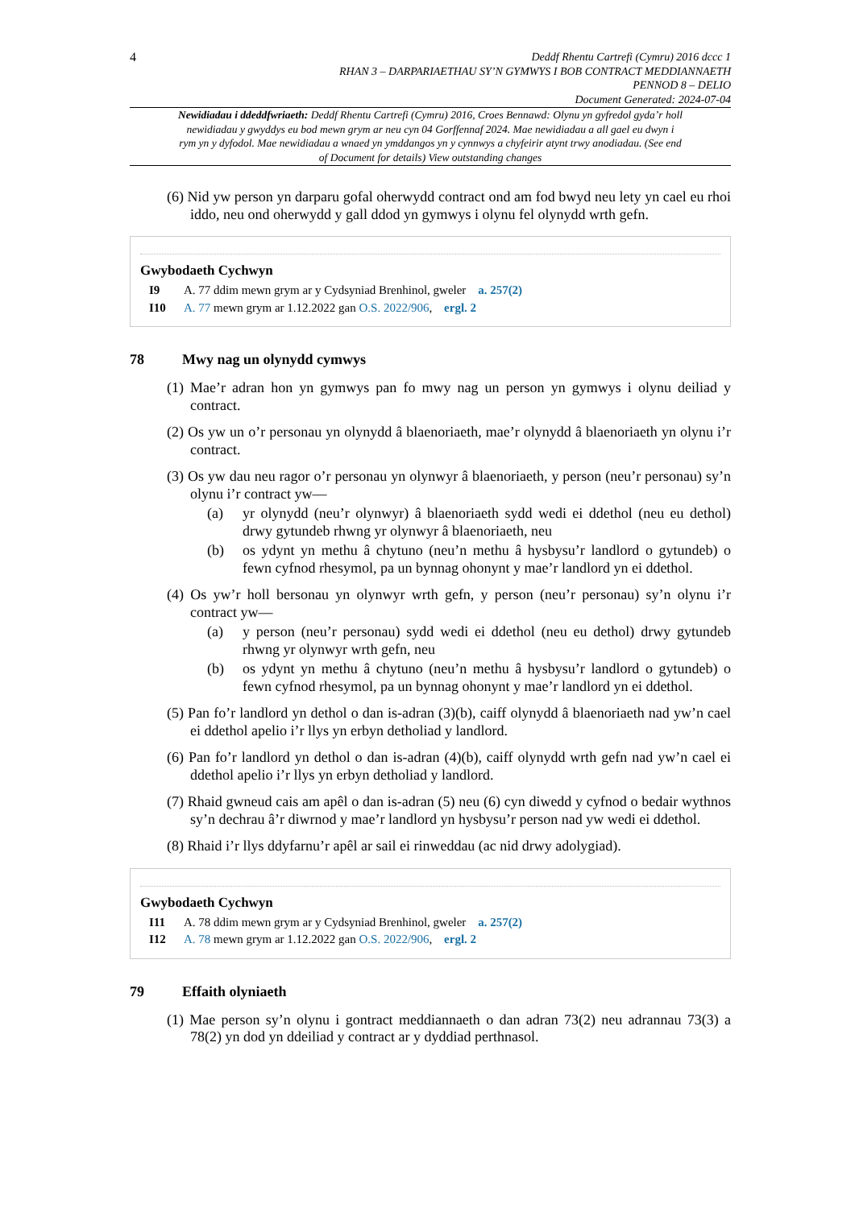4
Deddf Rhentu Cartrefi (Cymru) 2016 dccc 1
RHAN 3 – DARPARIAETHAU SY’N GYMWYS I BOB CONTRACT MEDDIANNAETH
PENNOD 8 – DELIO
Document Generated: 2024-07-04
Newidiadau i ddeddfwriaeth: Deddf Rhentu Cartrefi (Cymru) 2016, Croes Bennawd: Olynu yn gyfredol gyda’r holl newidiadau y gwyddys eu bod mewn grym ar neu cyn 04 Gorffennaf 2024. Mae newidiadau a all gael eu dwyn i rym yn y dyfodol. Mae newidiadau a wnaed yn ymddangos yn y cynnwys a chyfeirir atynt trwy anodiadau. (See end of Document for details) View outstanding changes
(6) Nid yw person yn darparu gofal oherwydd contract ond am fod bwyd neu lety yn cael eu rhoi iddo, neu ond oherwydd y gall ddod yn gymwys i olynu fel olynydd wrth gefn.
Gwybodaeth Cychwyn
I9 A. 77 ddim mewn grym ar y Cydsyniad Brenhinol, gweler a. 257(2)
I10 A. 77 mewn grym ar 1.12.2022 gan O.S. 2022/906, ergl. 2
78 Mwy nag un olynydd cymwys
(1) Mae’r adran hon yn gymwys pan fo mwy nag un person yn gymwys i olynu deiliad y contract.
(2) Os yw un o’r personau yn olynydd â blaenoriaeth, mae’r olynydd â blaenoriaeth yn olynu i’r contract.
(3) Os yw dau neu ragor o’r personau yn olynwyr â blaenoriaeth, y person (neu’r personau) sy’n olynu i’r contract yw—
(a) yr olynydd (neu’r olynwyr) â blaenoriaeth sydd wedi ei ddethol (neu eu dethol) drwy gytundeb rhwng yr olynwyr â blaenoriaeth, neu
(b) os ydynt yn methu â chytuno (neu’n methu â hysbysu’r landlord o gytundeb) o fewn cyfnod rhesymol, pa un bynnag ohonynt y mae’r landlord yn ei ddethol.
(4) Os yw’r holl bersonau yn olynwyr wrth gefn, y person (neu’r personau) sy’n olynu i’r contract yw—
(a) y person (neu’r personau) sydd wedi ei ddethol (neu eu dethol) drwy gytundeb rhwng yr olynwyr wrth gefn, neu
(b) os ydynt yn methu â chytuno (neu’n methu â hysbysu’r landlord o gytundeb) o fewn cyfnod rhesymol, pa un bynnag ohonynt y mae’r landlord yn ei ddethol.
(5) Pan fo’r landlord yn dethol o dan is-adran (3)(b), caiff olynydd â blaenoriaeth nad yw’n cael ei ddethol apelio i’r llys yn erbyn detholiad y landlord.
(6) Pan fo’r landlord yn dethol o dan is-adran (4)(b), caiff olynydd wrth gefn nad yw’n cael ei ddethol apelio i’r llys yn erbyn detholiad y landlord.
(7) Rhaid gwneud cais am apêl o dan is-adran (5) neu (6) cyn diwedd y cyfnod o bedair wythnos sy’n dechrau â’r diwrnod y mae’r landlord yn hysbysu’r person nad yw wedi ei ddethol.
(8) Rhaid i’r llys ddyfarnu’r apêl ar sail ei rinweddau (ac nid drwy adolygiad).
Gwybodaeth Cychwyn
I11 A. 78 ddim mewn grym ar y Cydsyniad Brenhinol, gweler a. 257(2)
I12 A. 78 mewn grym ar 1.12.2022 gan O.S. 2022/906, ergl. 2
79 Effaith olyniaeth
(1) Mae person sy’n olynu i gontract meddiannaeth o dan adran 73(2) neu adrannau 73(3) a 78(2) yn dod yn ddeiliad y contract ar y dyddiad perthnasol.